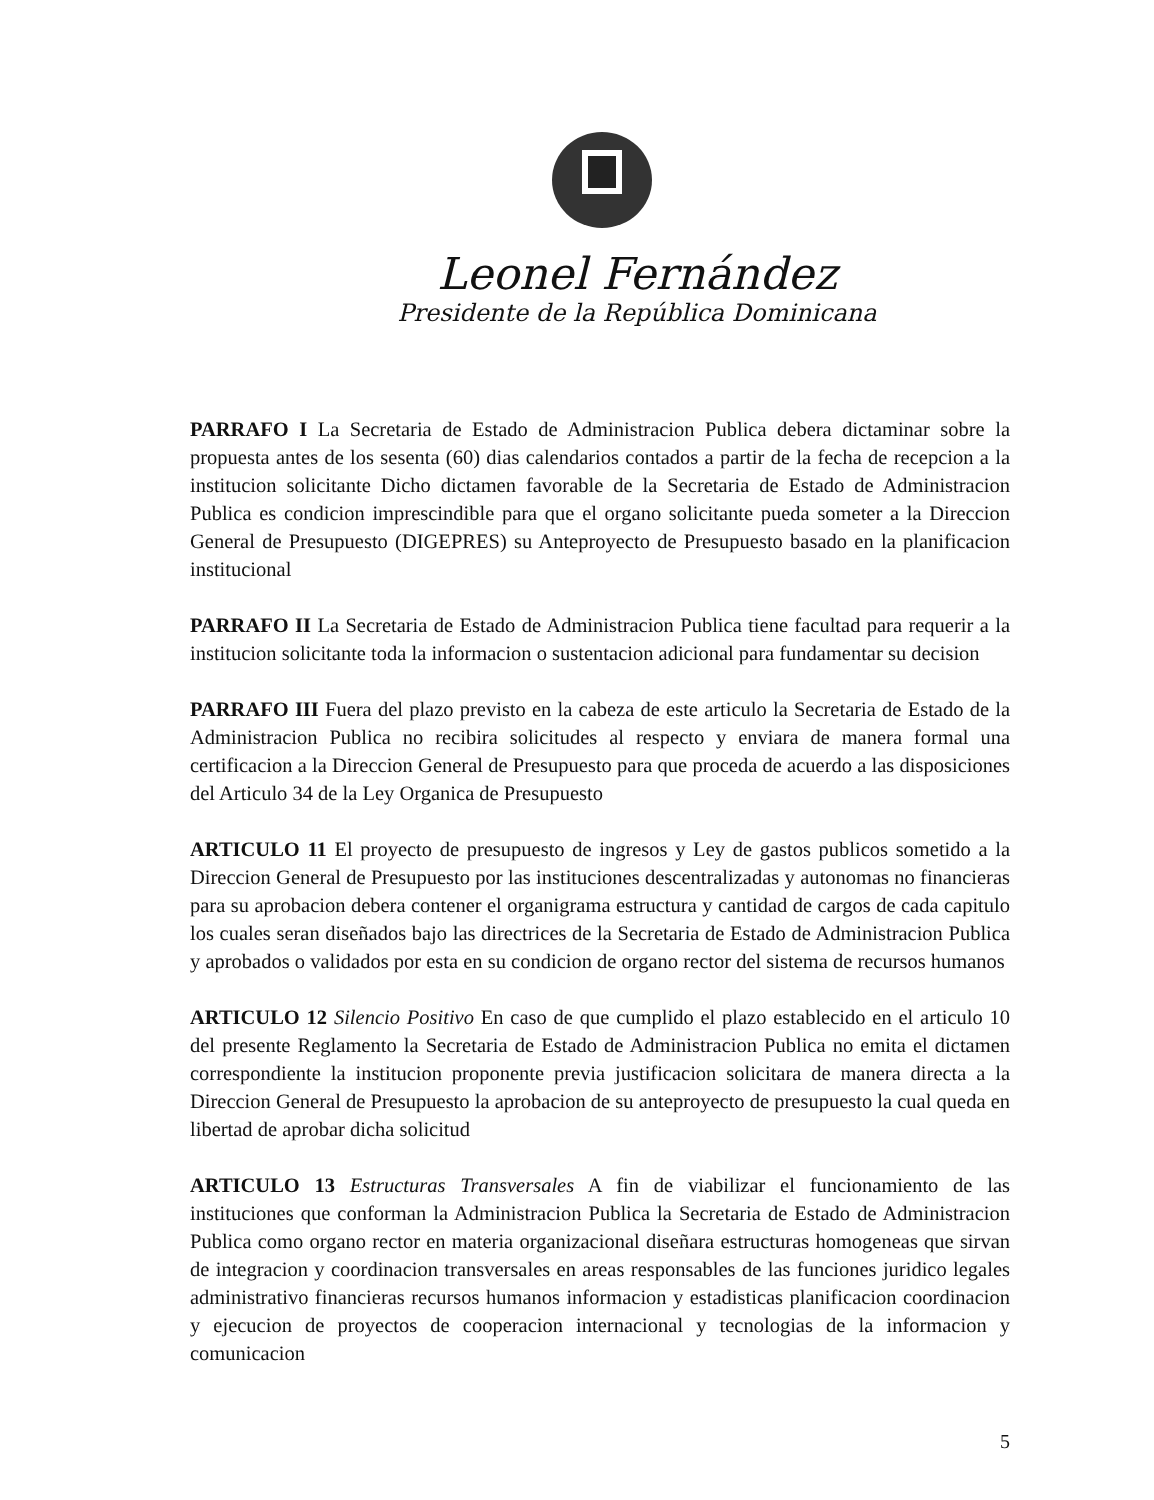Leonel Fernández
Presidente de la República Dominicana
PARRAFO I La Secretaria de Estado de Administracion Publica debera dictaminar sobre la propuesta antes de los sesenta (60) dias calendarios contados a partir de la fecha de recepcion a la institucion solicitante Dicho dictamen favorable de la Secretaria de Estado de Administracion Publica es condicion imprescindible para que el organo solicitante pueda someter a la Direccion General de Presupuesto (DIGEPRES) su Anteproyecto de Presupuesto basado en la planificacion institucional
PARRAFO II La Secretaria de Estado de Administracion Publica tiene facultad para requerir a la institucion solicitante toda la informacion o sustentacion adicional para fundamentar su decision
PARRAFO III Fuera del plazo previsto en la cabeza de este articulo la Secretaria de Estado de la Administracion Publica no recibira solicitudes al respecto y enviara de manera formal una certificacion a la Direccion General de Presupuesto para que proceda de acuerdo a las disposiciones del Articulo 34 de la Ley Organica de Presupuesto
ARTICULO 11 El proyecto de presupuesto de ingresos y Ley de gastos publicos sometido a la Direccion General de Presupuesto por las instituciones descentralizadas y autonomas no financieras para su aprobacion debera contener el organigrama estructura y cantidad de cargos de cada capitulo los cuales seran diseñados bajo las directrices de la Secretaria de Estado de Administracion Publica y aprobados o validados por esta en su condicion de organo rector del sistema de recursos humanos
ARTICULO 12 Silencio Positivo En caso de que cumplido el plazo establecido en el articulo 10 del presente Reglamento la Secretaria de Estado de Administracion Publica no emita el dictamen correspondiente la institucion proponente previa justificacion solicitara de manera directa a la Direccion General de Presupuesto la aprobacion de su anteproyecto de presupuesto la cual queda en libertad de aprobar dicha solicitud
ARTICULO 13 Estructuras Transversales A fin de viabilizar el funcionamiento de las instituciones que conforman la Administracion Publica la Secretaria de Estado de Administracion Publica como organo rector en materia organizacional diseñara estructuras homogeneas que sirvan de integracion y coordinacion transversales en areas responsables de las funciones juridico legales administrativo financieras recursos humanos informacion y estadisticas planificacion coordinacion y ejecucion de proyectos de cooperacion internacional y tecnologias de la informacion y comunicacion
5